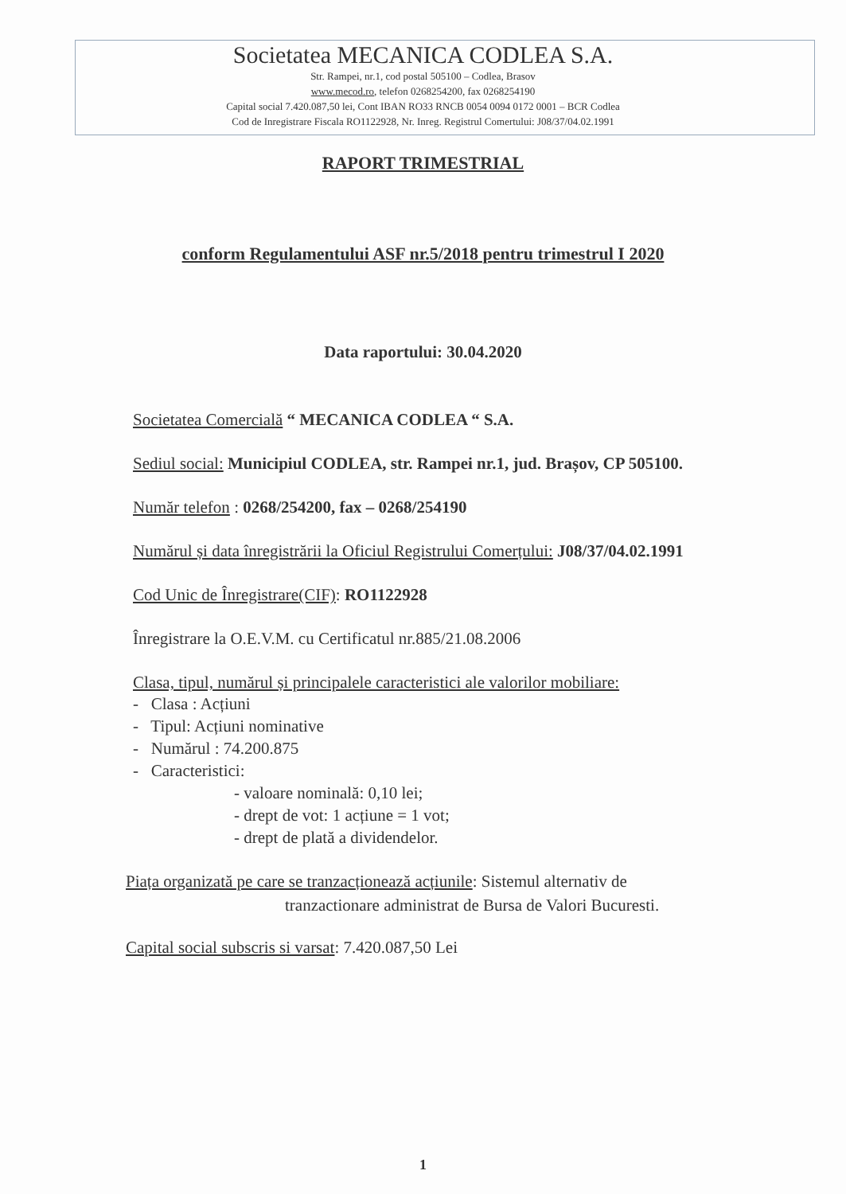Societatea MECANICA CODLEA S.A.
Str. Rampei, nr.1, cod postal 505100 – Codlea, Brasov
www.mecod.ro, telefon 0268254200, fax 0268254190
Capital social 7.420.087,50 lei, Cont IBAN RO33 RNCB 0054 0094 0172 0001 – BCR Codlea
Cod de Inregistrare Fiscala RO1122928, Nr. Inreg. Registrul Comertului: J08/37/04.02.1991
RAPORT TRIMESTRIAL
conform Regulamentului ASF nr.5/2018 pentru trimestrul I 2020
Data raportului: 30.04.2020
Societatea Comercială “ MECANICA CODLEA “ S.A.
Sediul social: Municipiul CODLEA, str. Rampei nr.1, jud. Brașov, CP 505100.
Număr telefon : 0268/254200, fax – 0268/254190
Numărul și data înregistrării la Oficiul Registrului Comerțului: J08/37/04.02.1991
Cod Unic de Înregistrare(CIF): RO1122928
Înregistrare la O.E.V.M. cu Certificatul nr.885/21.08.2006
Clasa, tipul, numărul și principalele caracteristici ale valorilor mobiliare:
- Clasa : Acțiuni
- Tipul: Acțiuni nominative
- Numărul : 74.200.875
- Caracteristici:
- valoare nominală: 0,10 lei;
- drept de vot: 1 acțiune = 1 vot;
- drept de plată a dividendelor.
Piața organizată pe care se tranzacționează acțiunile: Sistemul alternativ de
tranzactionare administrat de Bursa de Valori Bucuresti.
Capital social subscris si varsat: 7.420.087,50 Lei
1